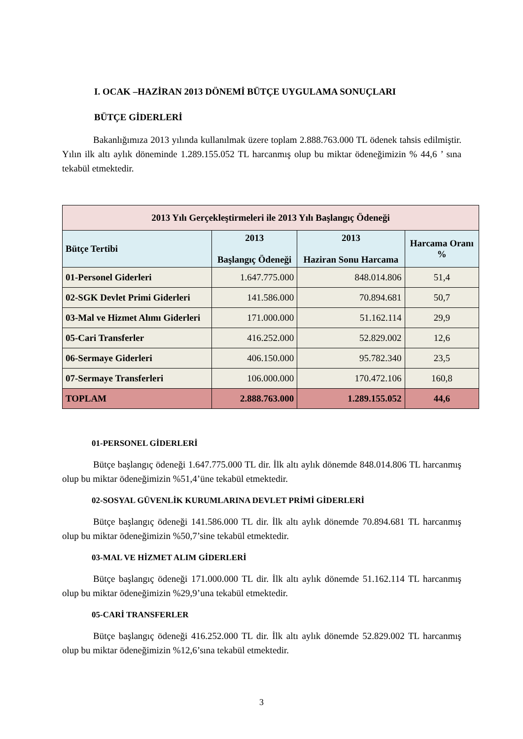I. OCAK –HAZİRAN 2013 DÖNEMİ BÜTÇE UYGULAMA SONUÇLARI
BÜTÇE GİDERLERİ
Bakanlığımıza 2013 yılında kullanılmak üzere toplam 2.888.763.000 TL ödenek tahsis edilmiştir. Yılın ilk altı aylık döneminde 1.289.155.052 TL harcanmış olup bu miktar ödeneğimizin % 44,6 ’ sına tekabül etmektedir.
| 2013 Yılı Gerçekleştirmeleri ile 2013 Yılı Başlangıç Ödeneği | | | |
| --- | --- | --- | --- |
| Bütçe Tertibi | 2013 Başlangıç Ödeneği | 2013 Haziran Sonu Harcama | Harcama Oranı % |
| 01-Personel Giderleri | 1.647.775.000 | 848.014.806 | 51,4 |
| 02-SGK Devlet Primi Giderleri | 141.586.000 | 70.894.681 | 50,7 |
| 03-Mal ve Hizmet Alımı Giderleri | 171.000.000 | 51.162.114 | 29,9 |
| 05-Cari Transferler | 416.252.000 | 52.829.002 | 12,6 |
| 06-Sermaye Giderleri | 406.150.000 | 95.782.340 | 23,5 |
| 07-Sermaye Transferleri | 106.000.000 | 170.472.106 | 160,8 |
| TOPLAM | 2.888.763.000 | 1.289.155.052 | 44,6 |
01-PERSONEL GİDERLERİ
Bütçe başlangıç ödeneği 1.647.775.000 TL dir. İlk altı aylık dönemde 848.014.806 TL harcanmış olup bu miktar ödeneğimizin %51,4’üne tekabül etmektedir.
02-SOSYAL GÜVENLİK KURUMLARINA DEVLET PRİMİ GİDERLERİ
Bütçe başlangıç ödeneği 141.586.000 TL dir. İlk altı aylık dönemde 70.894.681 TL harcanmış olup bu miktar ödeneğimizin %50,7’sine tekabül etmektedir.
03-MAL VE HİZMET ALIM GİDERLERİ
Bütçe başlangıç ödeneği 171.000.000 TL dir. İlk altı aylık dönemde 51.162.114 TL harcanmış olup bu miktar ödeneğimizin %29,9’una tekabül etmektedir.
05-CARİ TRANSFERLER
Bütçe başlangıç ödeneği 416.252.000 TL dir. İlk altı aylık dönemde 52.829.002 TL harcanmış olup bu miktar ödeneğimizin %12,6’sına tekabül etmektedir.
3